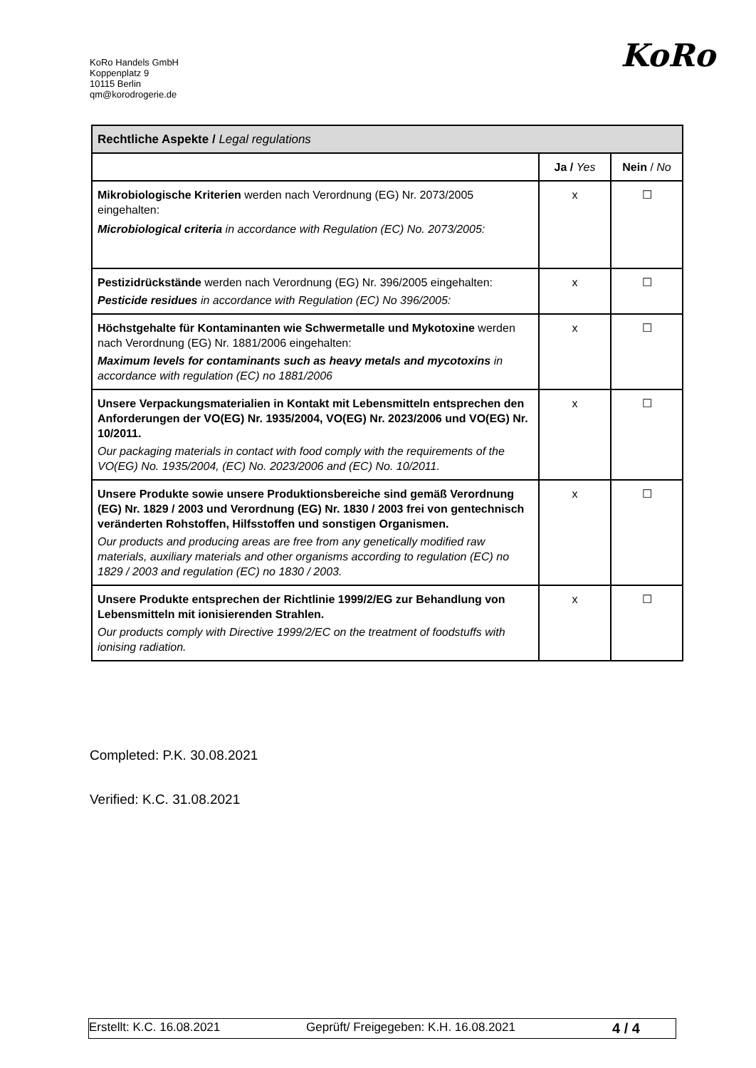KoRo Handels GmbH
Koppenplatz 9
10115 Berlin
qm@korodrogerie.de
KoRo
| Rechtliche Aspekte / Legal regulations | | |
| --- | --- | --- |
| | Ja / Yes | Nein / No |
| Mikrobiologische Kriterien werden nach Verordnung (EG) Nr. 2073/2005 eingehalten: Microbiological criteria in accordance with Regulation (EC) No. 2073/2005: | x | ☐ |
| Pestizidrückstände werden nach Verordnung (EG) Nr. 396/2005 eingehalten: Pesticide residues in accordance with Regulation (EC) No 396/2005: | x | ☐ |
| Höchstgehalte für Kontaminanten wie Schwermetalle und Mykotoxine werden nach Verordnung (EG) Nr. 1881/2006 eingehalten: Maximum levels for contaminants such as heavy metals and mycotoxins in accordance with regulation (EC) no 1881/2006 | x | ☐ |
| Unsere Verpackungsmaterialien in Kontakt mit Lebensmitteln entsprechen den Anforderungen der VO(EG) Nr. 1935/2004, VO(EG) Nr. 2023/2006 und VO(EG) Nr. 10/2011. Our packaging materials in contact with food comply with the requirements of the VO(EG) No. 1935/2004, (EC) No. 2023/2006 and (EC) No. 10/2011. | x | ☐ |
| Unsere Produkte sowie unsere Produktionsbereiche sind gemäß Verordnung (EG) Nr. 1829 / 2003 und Verordnung (EG) Nr. 1830 / 2003 frei von gentechnisch veränderten Rohstoffen, Hilfsstoffen und sonstigen Organismen. Our products and producing areas are free from any genetically modified raw materials, auxiliary materials and other organisms according to regulation (EC) no 1829 / 2003 and regulation (EC) no 1830 / 2003. | x | ☐ |
| Unsere Produkte entsprechen der Richtlinie 1999/2/EG zur Behandlung von Lebensmitteln mit ionisierenden Strahlen. Our products comply with Directive 1999/2/EC on the treatment of foodstuffs with ionising radiation. | x | ☐ |
Completed: P.K. 30.08.2021
Verified: K.C. 31.08.2021
Erstellt: K.C. 16.08.2021 Geprüft/ Freigegeben: K.H. 16.08.2021 4 / 4